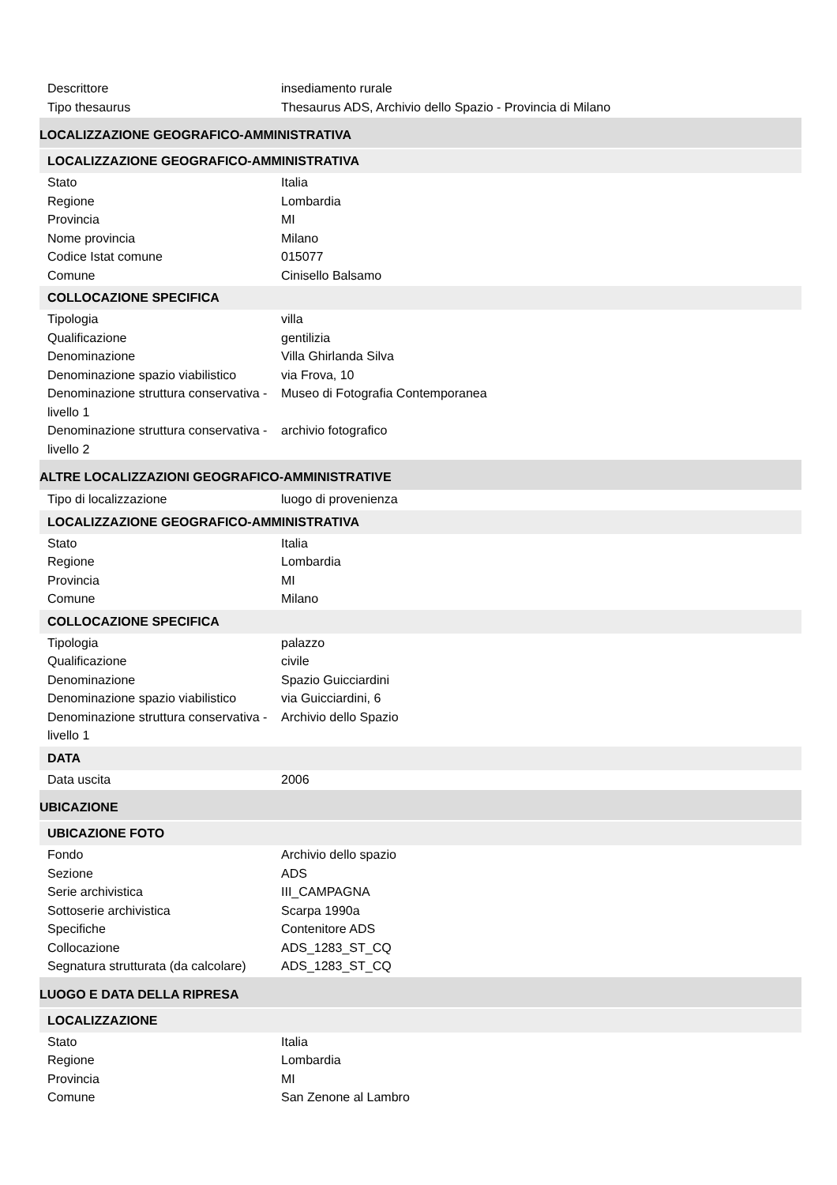Descrittore insediamento rurale
Tipo thesaurus Thesaurus ADS, Archivio dello Spazio - Provincia di Milano
LOCALIZZAZIONE GEOGRAFICO-AMMINISTRATIVA
LOCALIZZAZIONE GEOGRAFICO-AMMINISTRATIVA
Stato Italia
Regione Lombardia
Provincia MI
Nome provincia Milano
Codice Istat comune 015077
Comune Cinisello Balsamo
COLLOCAZIONE SPECIFICA
Tipologia villa
Qualificazione gentilizia
Denominazione Villa Ghirlanda Silva
Denominazione spazio viabilistico
via Frova, 10
Denominazione struttura conservativa - livello 1
Museo di Fotografia Contemporanea
Denominazione struttura conservativa - livello 2
archivio fotografico
ALTRE LOCALIZZAZIONI GEOGRAFICO-AMMINISTRATIVE
Tipo di localizzazione luogo di provenienza
LOCALIZZAZIONE GEOGRAFICO-AMMINISTRATIVA
Stato Italia
Regione Lombardia
Provincia MI
Comune Milano
COLLOCAZIONE SPECIFICA
Tipologia palazzo
Qualificazione civile
Denominazione Spazio Guicciardini
Denominazione spazio viabilistico
via Guicciardini, 6
Denominazione struttura conservativa - livello 1
Archivio dello Spazio
DATA
Data uscita 2006
UBICAZIONE
UBICAZIONE FOTO
Fondo Archivio dello spazio
Sezione ADS
Serie archivistica III_CAMPAGNA
Sottoserie archivistica Scarpa 1990a
Specifiche Contenitore ADS
Collocazione ADS_1283_ST_CQ
Segnatura strutturata (da calcolare)
ADS_1283_ST_CQ
LUOGO E DATA DELLA RIPRESA
LOCALIZZAZIONE
Stato Italia
Regione Lombardia
Provincia MI
Comune San Zenone al Lambro